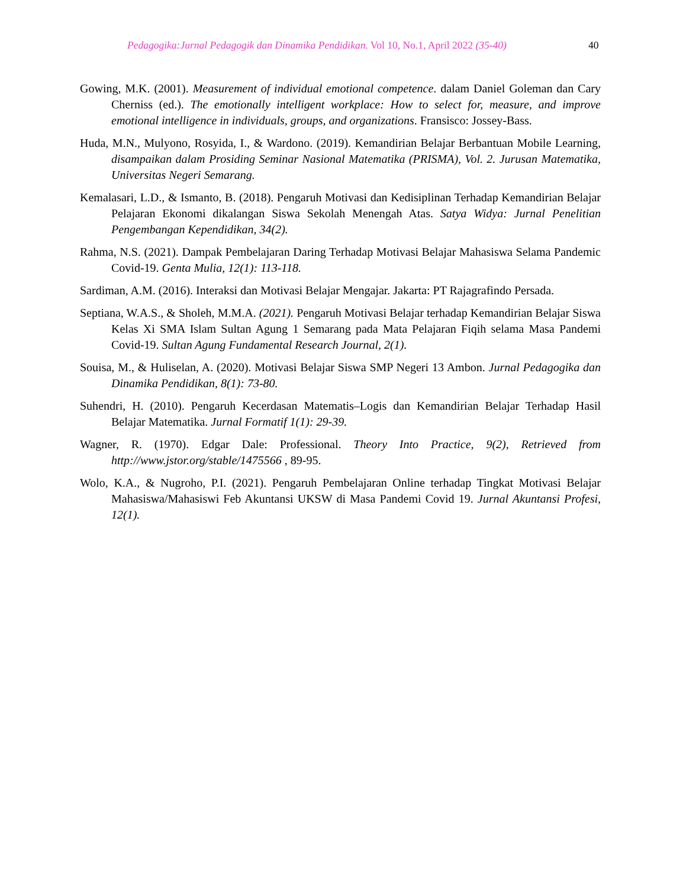Pedagogika:Jurnal Pedagogik dan Dinamika Pendidikan. Vol 10, No.1, April 2022 (35-40) 40
Gowing, M.K. (2001). Measurement of individual emotional competence. dalam Daniel Goleman dan Cary Cherniss (ed.). The emotionally intelligent workplace: How to select for, measure, and improve emotional intelligence in individuals, groups, and organizations. Fransisco: Jossey-Bass.
Huda, M.N., Mulyono, Rosyida, I., & Wardono. (2019). Kemandirian Belajar Berbantuan Mobile Learning, disampaikan dalam Prosiding Seminar Nasional Matematika (PRISMA), Vol. 2. Jurusan Matematika, Universitas Negeri Semarang.
Kemalasari, L.D., & Ismanto, B. (2018). Pengaruh Motivasi dan Kedisiplinan Terhadap Kemandirian Belajar Pelajaran Ekonomi dikalangan Siswa Sekolah Menengah Atas. Satya Widya: Jurnal Penelitian Pengembangan Kependidikan, 34(2).
Rahma, N.S. (2021). Dampak Pembelajaran Daring Terhadap Motivasi Belajar Mahasiswa Selama Pandemic Covid-19. Genta Mulia, 12(1): 113-118.
Sardiman, A.M. (2016). Interaksi dan Motivasi Belajar Mengajar. Jakarta: PT Rajagrafindo Persada.
Septiana, W.A.S., & Sholeh, M.M.A. (2021). Pengaruh Motivasi Belajar terhadap Kemandirian Belajar Siswa Kelas Xi SMA Islam Sultan Agung 1 Semarang pada Mata Pelajaran Fiqih selama Masa Pandemi Covid-19. Sultan Agung Fundamental Research Journal, 2(1).
Souisa, M., & Huliselan, A. (2020). Motivasi Belajar Siswa SMP Negeri 13 Ambon. Jurnal Pedagogika dan Dinamika Pendidikan, 8(1): 73-80.
Suhendri, H. (2010). Pengaruh Kecerdasan Matematis–Logis dan Kemandirian Belajar Terhadap Hasil Belajar Matematika. Jurnal Formatif 1(1): 29-39.
Wagner, R. (1970). Edgar Dale: Professional. Theory Into Practice, 9(2), Retrieved from http://www.jstor.org/stable/1475566 , 89-95.
Wolo, K.A., & Nugroho, P.I. (2021). Pengaruh Pembelajaran Online terhadap Tingkat Motivasi Belajar Mahasiswa/Mahasiswi Feb Akuntansi UKSW di Masa Pandemi Covid 19. Jurnal Akuntansi Profesi, 12(1).